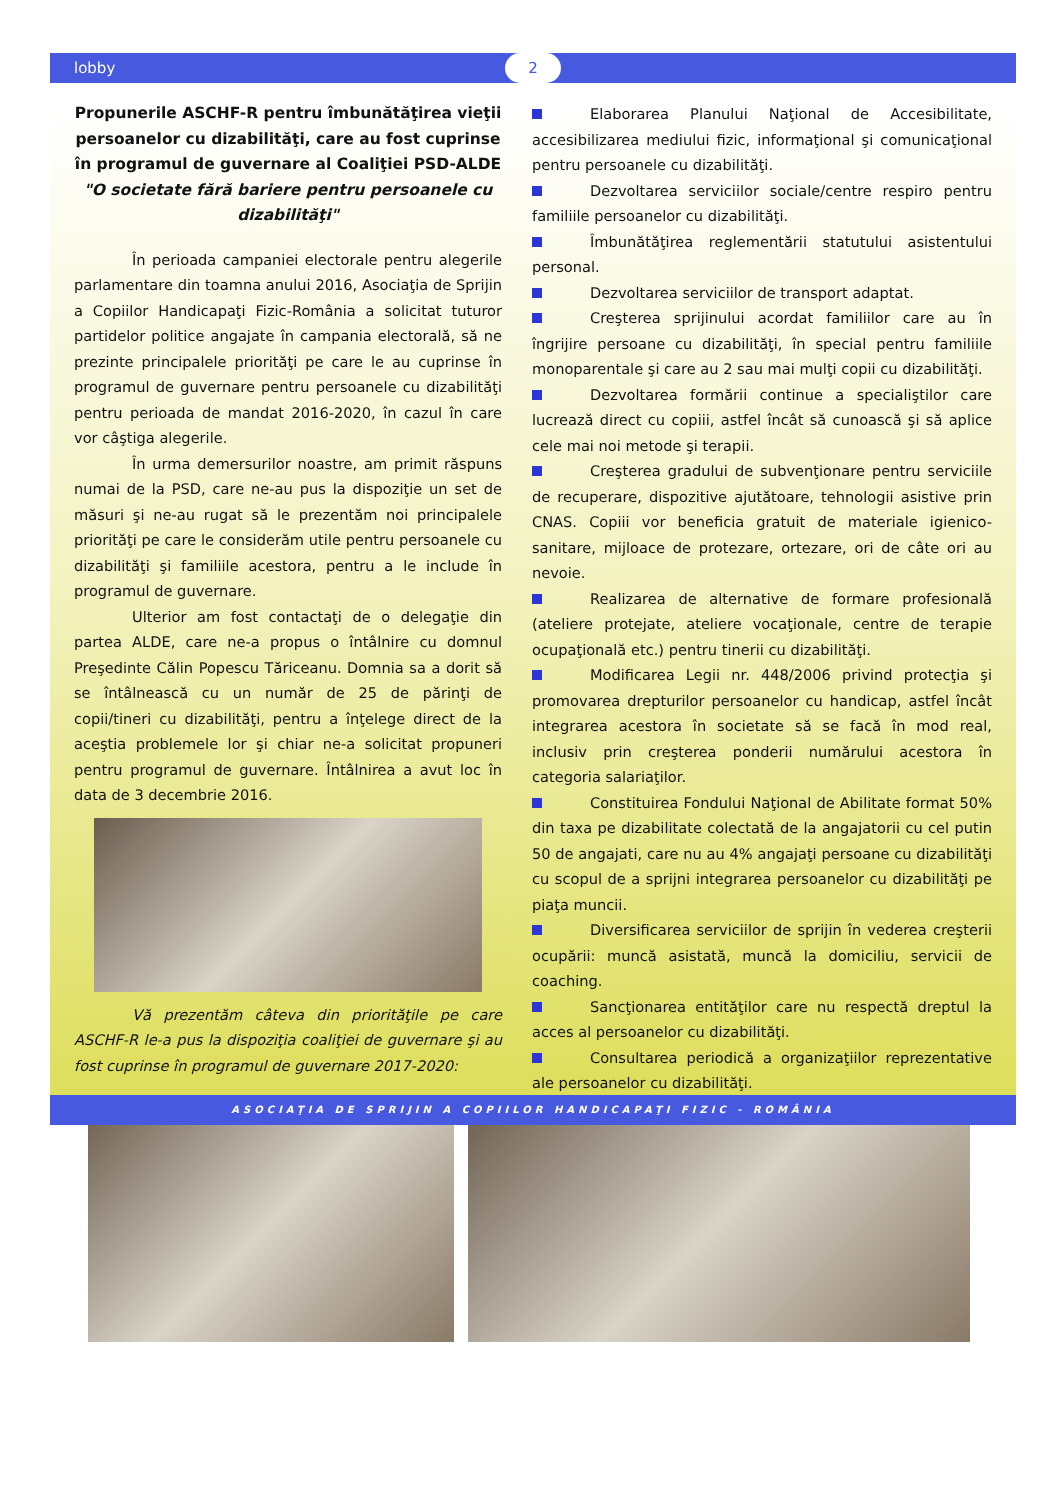lobby 2
Propunerile ASCHF-R pentru îmbunătăţirea vieţii persoanelor cu dizabilităţi, care au fost cuprinse în programul de guvernare al Coaliţiei PSD-ALDE
"O societate fără bariere pentru persoanele cu dizabilităţi"
În perioada campaniei electorale pentru alegerile parlamentare din toamna anului 2016, Asociaţia de Sprijin a Copiilor Handicapaţi Fizic-România a solicitat tuturor partidelor politice angajate în campania electorală, să ne prezinte principalele priorităţi pe care le au cuprinse în programul de guvernare pentru persoanele cu dizabilităţi pentru perioada de mandat 2016-2020, în cazul în care vor câştiga alegerile.
În urma demersurilor noastre, am primit răspuns numai de la PSD, care ne-au pus la dispoziţie un set de măsuri şi ne-au rugat să le prezentăm noi principalele priorităţi pe care le considerăm utile pentru persoanele cu dizabilităţi şi familiile acestora, pentru a le include în programul de guvernare.
Ulterior am fost contactaţi de o delegaţie din partea ALDE, care ne-a propus o întâlnire cu domnul Preşedinte Călin Popescu Tăriceanu. Domnia sa a dorit să se întâlnească cu un număr de 25 de părinţi de copii/tineri cu dizabilităţi, pentru a înţelege direct de la aceştia problemele lor şi chiar ne-a solicitat propuneri pentru programul de guvernare. Întâlnirea a avut loc în data de 3 decembrie 2016.
Vă prezentăm câteva din priorităţile pe care ASCHF-R le-a pus la dispoziţia coaliţiei de guvernare şi au fost cuprinse în programul de guvernare 2017-2020:
Elaborarea Planului Naţional de Accesibilitate, accesibilizarea mediului fizic, informaţional şi comunicaţional pentru persoanele cu dizabilităţi.
Dezvoltarea serviciilor sociale/centre respiro pentru familiile persoanelor cu dizabilităţi.
Îmbunătăţirea reglementării statutului asistentului personal.
Dezvoltarea serviciilor de transport adaptat.
Creşterea sprijinului acordat familiilor care au în îngrijire persoane cu dizabilităţi, în special pentru familiile monoparentale şi care au 2 sau mai mulţi copii cu dizabilităţi.
Dezvoltarea formării continue a specialiştilor care lucrează direct cu copiii, astfel încât să cunoască şi să aplice cele mai noi metode şi terapii.
Creşterea gradului de subvenţionare pentru serviciile de recuperare, dispozitive ajutătoare, tehnologii asistive prin CNAS. Copiii vor beneficia gratuit de materiale igienico-sanitare, mijloace de protezare, ortezare, ori de câte ori au nevoie.
Realizarea de alternative de formare profesională (ateliere protejate, ateliere vocaţionale, centre de terapie ocupaţională etc.) pentru tinerii cu dizabilităţi.
Modificarea Legii nr. 448/2006 privind protecţia şi promovarea drepturilor persoanelor cu handicap, astfel încât integrarea acestora în societate să se facă în mod real, inclusiv prin creşterea ponderii numărului acestora în categoria salariaţilor.
Constituirea Fondului Naţional de Abilitate format 50% din taxa pe dizabilitate colectată de la angajatorii cu cel putin 50 de angajati, care nu au 4% angajaţi persoane cu dizabilităţi cu scopul de a sprijni integrarea persoanelor cu dizabilităţi pe piaţa muncii.
Diversificarea serviciilor de sprijin în vederea creşterii ocupării: muncă asistată, muncă la domiciliu, servicii de coaching.
Sancţionarea entităţilor care nu respectă dreptul la acces al persoanelor cu dizabilităţi.
Consultarea periodică a organizaţiilor reprezentative ale persoanelor cu dizabilităţi.
ASOCIAŢIA DE SPRIJIN A COPIILOR HANDICAPAŢI FIZIC - ROMÂNIA